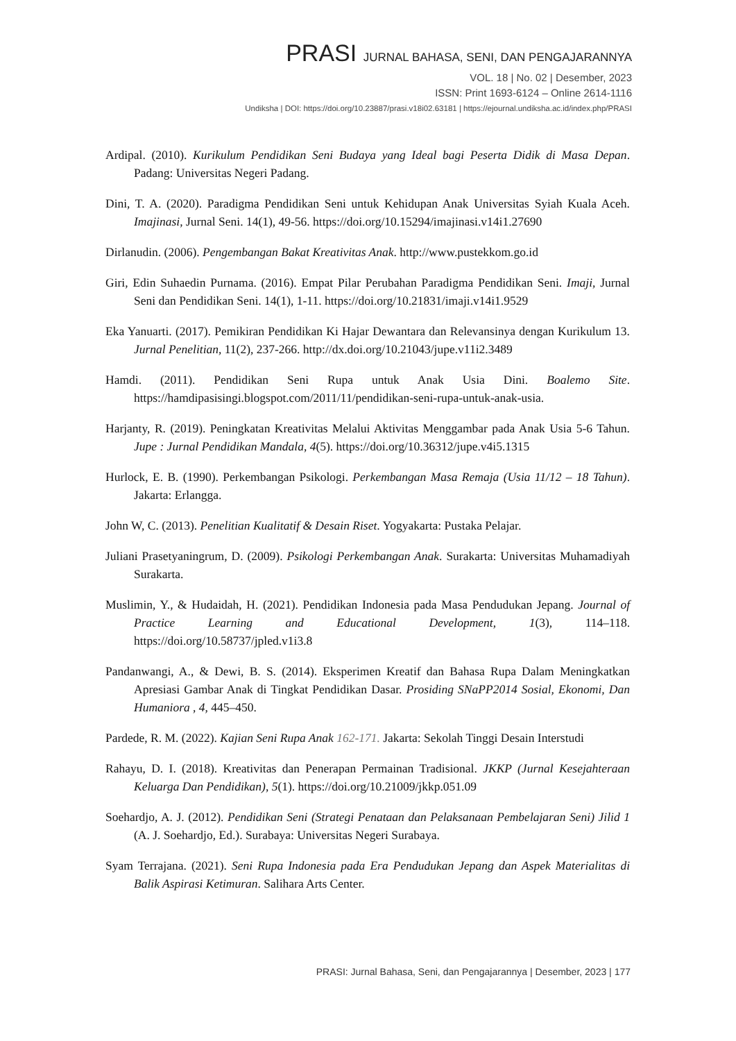PRASI JURNAL BAHASA, SENI, DAN PENGAJARANNYA
VOL. 18 | No. 02 | Desember, 2023
ISSN: Print 1693-6124 – Online 2614-1116
Undiksha | DOI: https://doi.org/10.23887/prasi.v18i02.63181 | https://ejournal.undiksha.ac.id/index.php/PRASI
Ardipal. (2010). Kurikulum Pendidikan Seni Budaya yang Ideal bagi Peserta Didik di Masa Depan. Padang: Universitas Negeri Padang.
Dini, T. A. (2020). Paradigma Pendidikan Seni untuk Kehidupan Anak Universitas Syiah Kuala Aceh. Imajinasi, Jurnal Seni. 14(1), 49-56. https://doi.org/10.15294/imajinasi.v14i1.27690
Dirlanudin. (2006). Pengembangan Bakat Kreativitas Anak. http://www.pustekkom.go.id
Giri, Edin Suhaedin Purnama. (2016). Empat Pilar Perubahan Paradigma Pendidikan Seni. Imaji, Jurnal Seni dan Pendidikan Seni. 14(1), 1-11. https://doi.org/10.21831/imaji.v14i1.9529
Eka Yanuarti. (2017). Pemikiran Pendidikan Ki Hajar Dewantara dan Relevansinya dengan Kurikulum 13. Jurnal Penelitian, 11(2), 237-266. http://dx.doi.org/10.21043/jupe.v11i2.3489
Hamdi. (2011). Pendidikan Seni Rupa untuk Anak Usia Dini. Boalemo Site. https://hamdipasisingi.blogspot.com/2011/11/pendidikan-seni-rupa-untuk-anak-usia.
Harjanty, R. (2019). Peningkatan Kreativitas Melalui Aktivitas Menggambar pada Anak Usia 5-6 Tahun. Jupe : Jurnal Pendidikan Mandala, 4(5). https://doi.org/10.36312/jupe.v4i5.1315
Hurlock, E. B. (1990). Perkembangan Psikologi. Perkembangan Masa Remaja (Usia 11/12 – 18 Tahun). Jakarta: Erlangga.
John W, C. (2013). Penelitian Kualitatif & Desain Riset. Yogyakarta: Pustaka Pelajar.
Juliani Prasetyaningrum, D. (2009). Psikologi Perkembangan Anak. Surakarta: Universitas Muhamadiyah Surakarta.
Muslimin, Y., & Hudaidah, H. (2021). Pendidikan Indonesia pada Masa Pendudukan Jepang. Journal of Practice Learning and Educational Development, 1(3), 114–118. https://doi.org/10.58737/jpled.v1i3.8
Pandanwangi, A., & Dewi, B. S. (2014). Eksperimen Kreatif dan Bahasa Rupa Dalam Meningkatkan Apresiasi Gambar Anak di Tingkat Pendidikan Dasar. Prosiding SNaPP2014 Sosial, Ekonomi, Dan Humaniora , 4, 445–450.
Pardede, R. M. (2022). Kajian Seni Rupa Anak 162-171. Jakarta: Sekolah Tinggi Desain Interstudi
Rahayu, D. I. (2018). Kreativitas dan Penerapan Permainan Tradisional. JKKP (Jurnal Kesejahteraan Keluarga Dan Pendidikan), 5(1). https://doi.org/10.21009/jkkp.051.09
Soehardjo, A. J. (2012). Pendidikan Seni (Strategi Penataan dan Pelaksanaan Pembelajaran Seni) Jilid 1 (A. J. Soehardjo, Ed.). Surabaya: Universitas Negeri Surabaya.
Syam Terrajana. (2021). Seni Rupa Indonesia pada Era Pendudukan Jepang dan Aspek Materialitas di Balik Aspirasi Ketimuran. Salihara Arts Center.
PRASI: Jurnal Bahasa, Seni, dan Pengajarannya | Desember, 2023 | 177